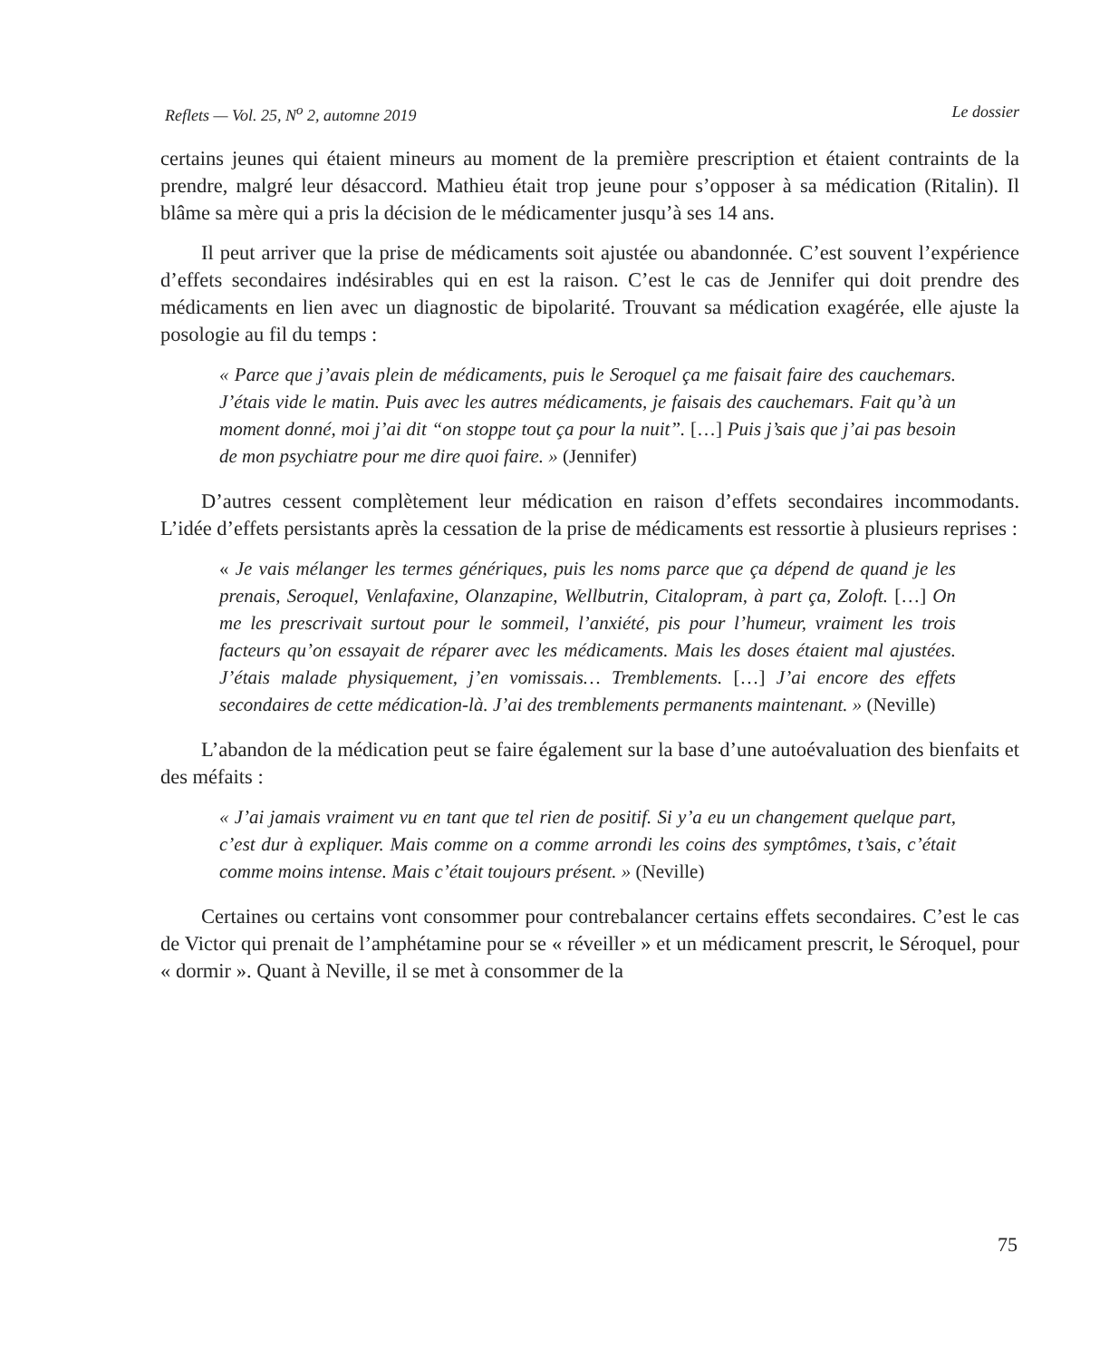Reflets — Vol. 25, N<sup>o</sup> 2, automne 2019 Le dossier
certains jeunes qui étaient mineurs au moment de la première prescription et étaient contraints de la prendre, malgré leur désaccord. Mathieu était trop jeune pour s’opposer à sa médication (Ritalin). Il blâme sa mère qui a pris la décision de le médicamenter jusqu’à ses 14 ans.
Il peut arriver que la prise de médicaments soit ajustée ou abandonnée. C’est souvent l’expérience d’effets secondaires indésirables qui en est la raison. C’est le cas de Jennifer qui doit prendre des médicaments en lien avec un diagnostic de bipolarité. Trouvant sa médication exagérée, elle ajuste la posologie au fil du temps :
« Parce que j’avais plein de médicaments, puis le Seroquel ça me faisait faire des cauchemars. J’étais vide le matin. Puis avec les autres médicaments, je faisais des cauchemars. Fait qu’à un moment donné, moi j’ai dit “on stoppe tout ça pour la nuit”. […] Puis j’sais que j’ai pas besoin de mon psychiatre pour me dire quoi faire. » (Jennifer)
D’autres cessent complètement leur médication en raison d’effets secondaires incommodants. L’idée d’effets persistants après la cessation de la prise de médicaments est ressortie à plusieurs reprises :
« Je vais mélanger les termes génériques, puis les noms parce que ça dépend de quand je les prenais, Seroquel, Venlafaxine, Olanzapine, Wellbutrin, Citalopram, à part ça, Zoloft. […] On me les prescrivait surtout pour le sommeil, l’anxiété, pis pour l’humeur, vraiment les trois facteurs qu’on essayait de réparer avec les médicaments. Mais les doses étaient mal ajustées. J’étais malade physiquement, j’en vomissais… Tremblements. […] J’ai encore des effets secondaires de cette médication-là. J’ai des tremblements permanents maintenant. » (Neville)
L’abandon de la médication peut se faire également sur la base d’une autoévaluation des bienfaits et des méfaits :
« J’ai jamais vraiment vu en tant que tel rien de positif. Si y’a eu un changement quelque part, c’est dur à expliquer. Mais comme on a comme arrondi les coins des symptômes, t’sais, c’était comme moins intense. Mais c’était toujours présent. » (Neville)
Certaines ou certains vont consommer pour contrebalancer certains effets secondaires. C’est le cas de Victor qui prenait de l’amphétamine pour se « réveiller » et un médicament prescrit, le Séroquel, pour « dormir ». Quant à Neville, il se met à consommer de la
75